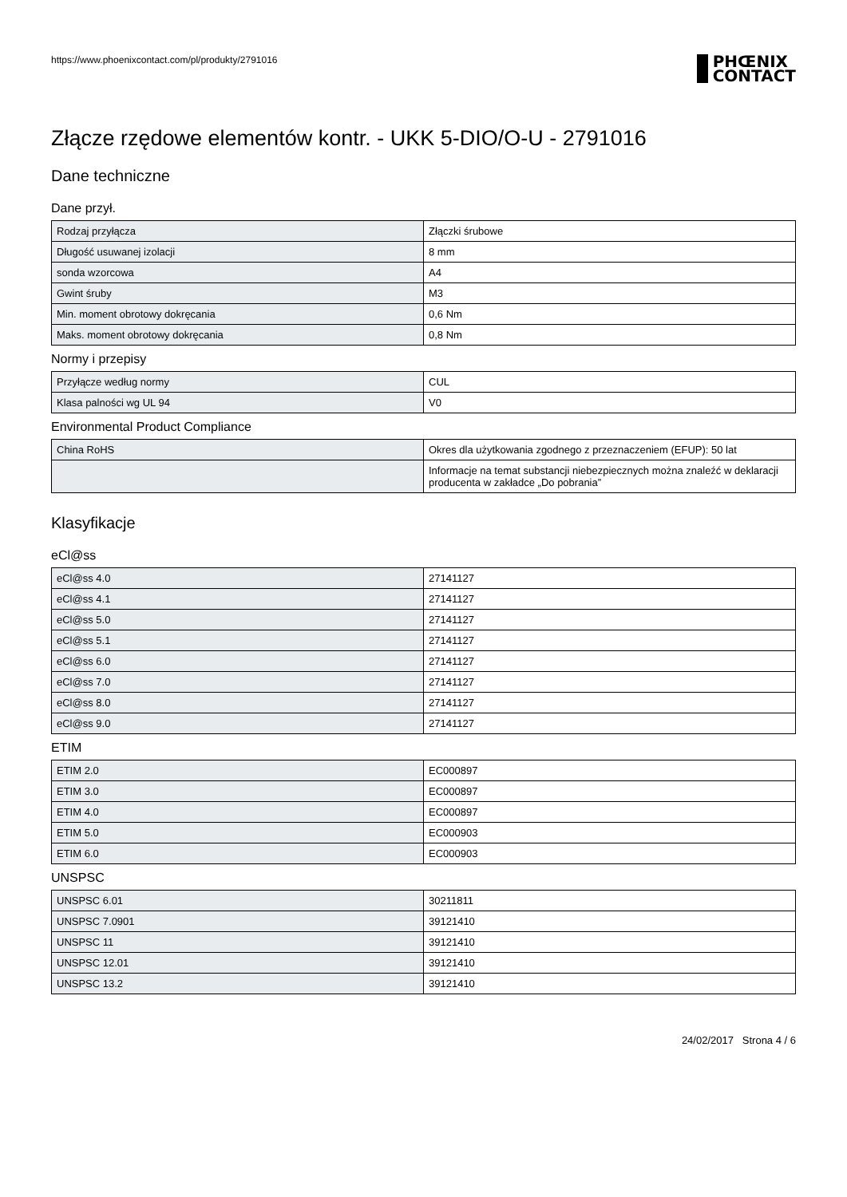https://www.phoenixcontact.com/pl/produkty/2791016
PHŒNIX
CONTACT
Złącze rzędowe elementów kontr. - UKK 5-DIO/O-U - 2791016
Dane techniczne
Dane przył.
| Rodzaj przyłącza | Złączki śrubowe |
| Długość usuwanej izolacji | 8 mm |
| sonda wzorcowa | A4 |
| Gwint śruby | M3 |
| Min. moment obrotowy dokręcania | 0,6 Nm |
| Maks. moment obrotowy dokręcania | 0,8 Nm |
Normy i przepisy
| Przyłącze według normy | CUL |
| Klasa palności wg UL 94 | V0 |
Environmental Product Compliance
| China RoHS | Okres dla użytkowania zgodnego z przeznaczeniem (EFUP): 50 lat |
| | Informacje na temat substancji niebezpiecznych można znaleźć w deklaracji producenta w zakładce „Do pobrania” |
Klasyfikacje
eCl@ss
| eCl@ss 4.0 | 27141127 |
| eCl@ss 4.1 | 27141127 |
| eCl@ss 5.0 | 27141127 |
| eCl@ss 5.1 | 27141127 |
| eCl@ss 6.0 | 27141127 |
| eCl@ss 7.0 | 27141127 |
| eCl@ss 8.0 | 27141127 |
| eCl@ss 9.0 | 27141127 |
ETIM
| ETIM 2.0 | EC000897 |
| ETIM 3.0 | EC000897 |
| ETIM 4.0 | EC000897 |
| ETIM 5.0 | EC000903 |
| ETIM 6.0 | EC000903 |
UNSPSC
| UNSPSC 6.01 | 30211811 |
| UNSPSC 7.0901 | 39121410 |
| UNSPSC 11 | 39121410 |
| UNSPSC 12.01 | 39121410 |
| UNSPSC 13.2 | 39121410 |
24/02/2017 Strona 4 / 6